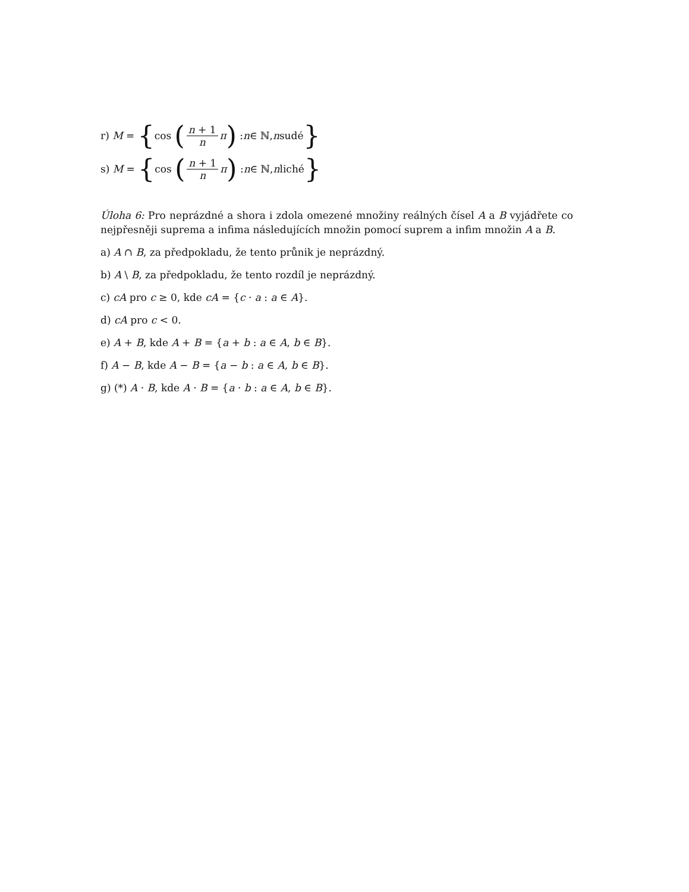r) M = { cos (n + 1 n π) : n ∈ ℕ, n sudé }
s) M = { cos (n + 1 n π) : n ∈ ℕ, n liché }
Úloha 6: Pro neprázdné a shora i zdola omezené množiny reálných čísel A a B vyjádřete co nejpřesněji suprema a infima následujících množin pomocí suprem a infim množin A a B.
a) A ∩ B, za předpokladu, že tento průnik je neprázdný.
b) A \ B, za předpokladu, že tento rozdíl je neprázdný.
c) cA pro c ≥ 0, kde cA = {c · a : a ∈ A}.
d) cA pro c < 0.
e) A + B, kde A + B = {a + b : a ∈ A, b ∈ B}.
f) A − B, kde A − B = {a − b : a ∈ A, b ∈ B}.
g) (*) A · B, kde A · B = {a · b : a ∈ A, b ∈ B}.